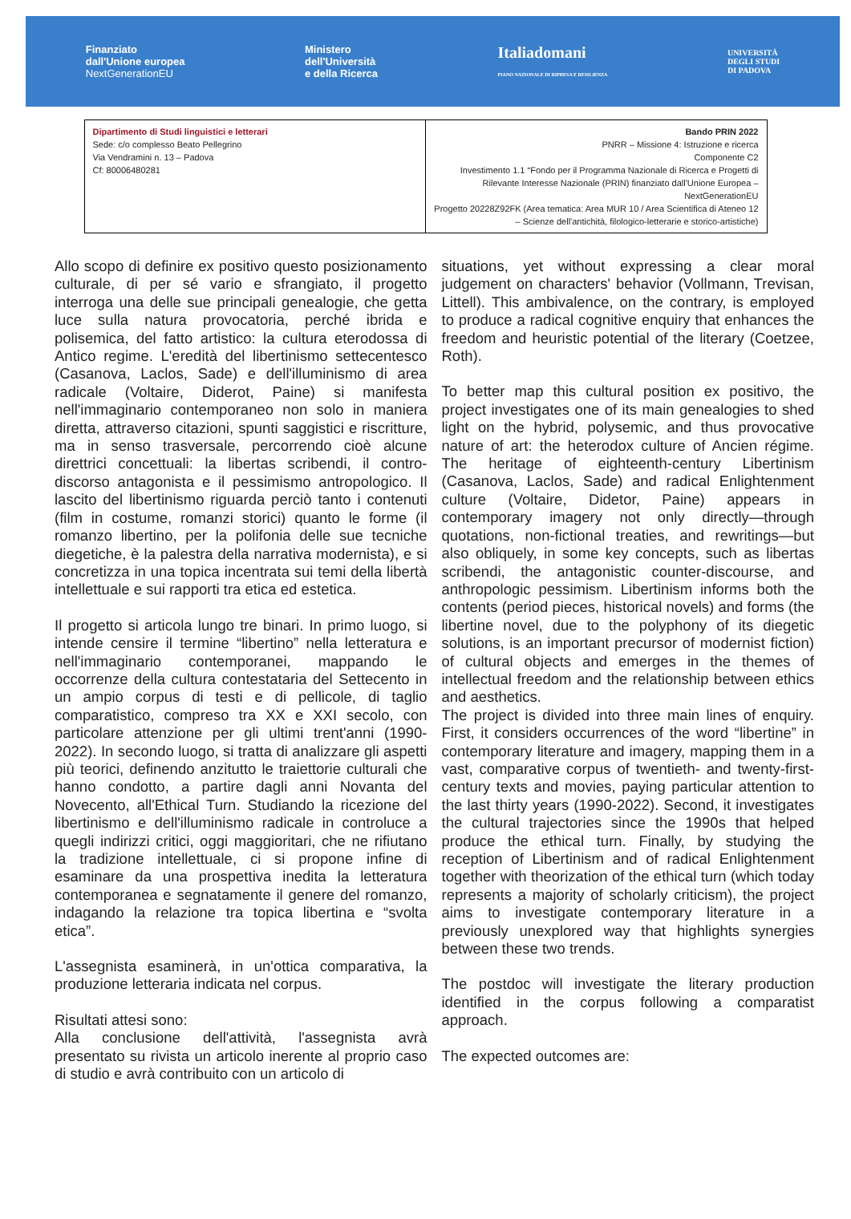Finanziato
dall'Unione europea
NextGenerationEU
Ministero
dell'Università
e della Ricerca
Italiadomani
PIANO NAZIONALE DI RIPRESA E RESILIENZA
UNIVERSITÀ
DEGLI STUDI
DI PADOVA
| Dipartimento di Studi linguistici e letterari Sede: c/o complesso Beato Pellegrino Via Vendramini n. 13 – Padova Cf: 80006480281 | Bando PRIN 2022 PNRR – Missione 4: Istruzione e ricerca Componente C2 Investimento 1.1 “Fondo per il Programma Nazionale di Ricerca e Progetti di Rilevante Interesse Nazionale (PRIN) finanziato dall'Unione Europea – NextGenerationEU Progetto 20228Z92FK (Area tematica: Area MUR 10 / Area Scientifica di Ateneo 12 – Scienze dell'antichità, filologico-letterarie e storico-artistiche) |
Allo scopo di definire ex positivo questo posizionamento culturale, di per sé vario e sfrangiato, il progetto interroga una delle sue principali genealogie, che getta luce sulla natura provocatoria, perché ibrida e polisemica, del fatto artistico: la cultura eterodossa di Antico regime. L'eredità del libertinismo settecentesco (Casanova, Laclos, Sade) e dell'illuminismo di area radicale (Voltaire, Diderot, Paine) si manifesta nell'immaginario contemporaneo non solo in maniera diretta, attraverso citazioni, spunti saggistici e riscritture, ma in senso trasversale, percorrendo cioè alcune direttrici concettuali: la libertas scribendi, il contro-discorso antagonista e il pessimismo antropologico. Il lascito del libertinismo riguarda perciò tanto i contenuti (film in costume, romanzi storici) quanto le forme (il romanzo libertino, per la polifonia delle sue tecniche diegetiche, è la palestra della narrativa modernista), e si concretizza in una topica incentrata sui temi della libertà intellettuale e sui rapporti tra etica ed estetica.
Il progetto si articola lungo tre binari. In primo luogo, si intende censire il termine “libertino” nella letteratura e nell'immaginario contemporanei, mappando le occorrenze della cultura contestataria del Settecento in un ampio corpus di testi e di pellicole, di taglio comparatistico, compreso tra XX e XXI secolo, con particolare attenzione per gli ultimi trent'anni (1990-2022). In secondo luogo, si tratta di analizzare gli aspetti più teorici, definendo anzitutto le traiettorie culturali che hanno condotto, a partire dagli anni Novanta del Novecento, all'Ethical Turn. Studiando la ricezione del libertinismo e dell'illuminismo radicale in controluce a quegli indirizzi critici, oggi maggioritari, che ne rifiutano la tradizione intellettuale, ci si propone infine di esaminare da una prospettiva inedita la letteratura contemporanea e segnatamente il genere del romanzo, indagando la relazione tra topica libertina e “svolta etica”.
L'assegnista esaminerà, in un'ottica comparativa, la produzione letteraria indicata nel corpus.
Risultati attesi sono:
Alla conclusione dell'attività, l'assegnista avrà presentato su rivista un articolo inerente al proprio caso di studio e avrà contribuito con un articolo di
situations, yet without expressing a clear moral judgement on characters' behavior (Vollmann, Trevisan, Littell). This ambivalence, on the contrary, is employed to produce a radical cognitive enquiry that enhances the freedom and heuristic potential of the literary (Coetzee, Roth).
To better map this cultural position ex positivo, the project investigates one of its main genealogies to shed light on the hybrid, polysemic, and thus provocative nature of art: the heterodox culture of Ancien régime. The heritage of eighteenth-century Libertinism (Casanova, Laclos, Sade) and radical Enlightenment culture (Voltaire, Didetor, Paine) appears in contemporary imagery not only directly—through quotations, non-fictional treaties, and rewritings—but also obliquely, in some key concepts, such as libertas scribendi, the antagonistic counter-discourse, and anthropologic pessimism. Libertinism informs both the contents (period pieces, historical novels) and forms (the libertine novel, due to the polyphony of its diegetic solutions, is an important precursor of modernist fiction) of cultural objects and emerges in the themes of intellectual freedom and the relationship between ethics and aesthetics.
The project is divided into three main lines of enquiry. First, it considers occurrences of the word “libertine” in contemporary literature and imagery, mapping them in a vast, comparative corpus of twentieth- and twenty-first-century texts and movies, paying particular attention to the last thirty years (1990-2022). Second, it investigates the cultural trajectories since the 1990s that helped produce the ethical turn. Finally, by studying the reception of Libertinism and of radical Enlightenment together with theorization of the ethical turn (which today represents a majority of scholarly criticism), the project aims to investigate contemporary literature in a previously unexplored way that highlights synergies between these two trends.
The postdoc will investigate the literary production identified in the corpus following a comparatist approach.
The expected outcomes are: